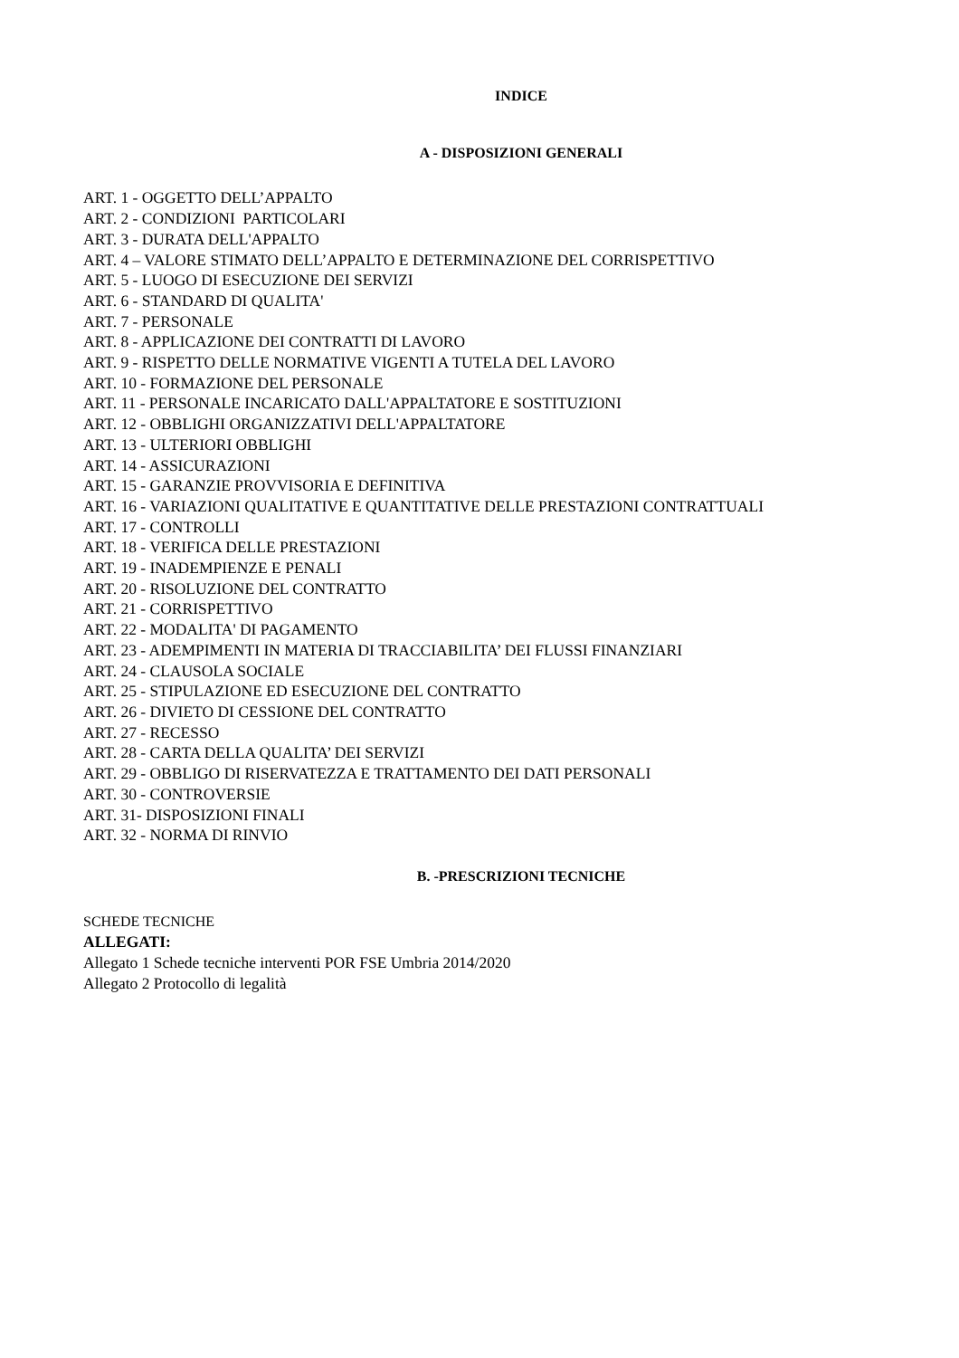INDICE
A - DISPOSIZIONI GENERALI
ART. 1 - OGGETTO DELL’APPALTO
ART. 2 - CONDIZIONI PARTICOLARI
ART. 3 - DURATA DELL'APPALTO
ART. 4 – VALORE STIMATO DELL’APPALTO E DETERMINAZIONE DEL CORRISPETTIVO
ART. 5 - LUOGO DI ESECUZIONE DEI SERVIZI
ART. 6 - STANDARD DI QUALITA'
ART. 7 - PERSONALE
ART. 8 - APPLICAZIONE DEI CONTRATTI DI LAVORO
ART. 9 - RISPETTO DELLE NORMATIVE VIGENTI A TUTELA DEL LAVORO
ART. 10 - FORMAZIONE DEL PERSONALE
ART. 11 - PERSONALE INCARICATO DALL'APPALTATORE E SOSTITUZIONI
ART. 12 - OBBLIGHI ORGANIZZATIVI DELL'APPALTATORE
ART. 13 - ULTERIORI OBBLIGHI
ART. 14 - ASSICURAZIONI
ART. 15 - GARANZIE PROVVISORIA E DEFINITIVA
ART. 16 - VARIAZIONI QUALITATIVE E QUANTITATIVE DELLE PRESTAZIONI CONTRATTUALI
ART. 17 - CONTROLLI
ART. 18 - VERIFICA DELLE PRESTAZIONI
ART. 19 - INADEMPIENZE E PENALI
ART. 20 - RISOLUZIONE DEL CONTRATTO
ART. 21 - CORRISPETTIVO
ART. 22 - MODALITA' DI PAGAMENTO
ART. 23 - ADEMPIMENTI IN MATERIA DI TRACCIABILITA’ DEI FLUSSI FINANZIARI
ART. 24 - CLAUSOLA SOCIALE
ART. 25 - STIPULAZIONE ED ESECUZIONE DEL CONTRATTO
ART. 26 - DIVIETO DI CESSIONE DEL CONTRATTO
ART. 27 - RECESSO
ART. 28 - CARTA DELLA QUALITA’ DEI SERVIZI
ART. 29 - OBBLIGO DI RISERVATEZZA E TRATTAMENTO DEI DATI PERSONALI
ART. 30 - CONTROVERSIE
ART. 31- DISPOSIZIONI FINALI
ART. 32 - NORMA DI RINVIO
B. -PRESCRIZIONI TECNICHE
SCHEDE TECNICHE
ALLEGATI:
Allegato 1 Schede tecniche interventi POR FSE Umbria 2014/2020
Allegato 2 Protocollo di legalità